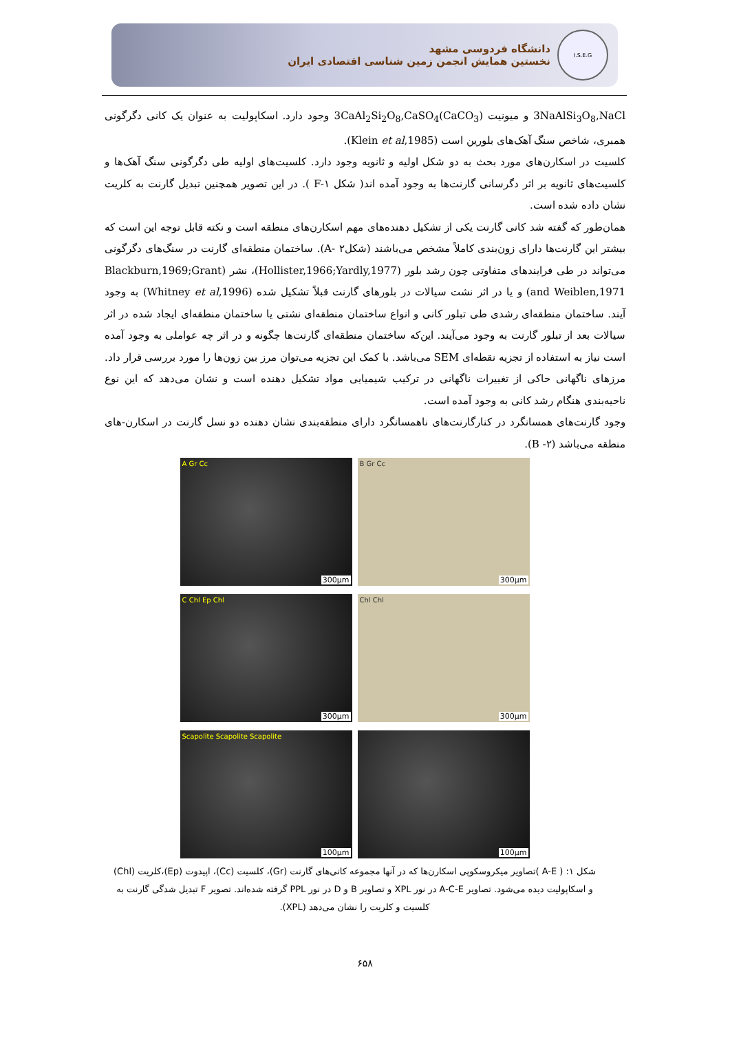دانشگاه فردوسی مشهد
نخستین همایش انجمن زمین شناسی اقتصادی ایران
I.S.E.G
3NaAlSi<sub>3</sub>O<sub>8</sub>,NaCl و میونیت 3CaAl<sub>2</sub>Si<sub>2</sub>O<sub>8</sub>,CaSO<sub>4</sub>(CaCO<sub>3</sub>) وجود دارد. اسکاپولیت به عنوان یک کانی دگرگونی همبری، شاخص سنگ آهک‌های بلورین است (Klein et al,1985).
کلسیت در اسکارن‌های مورد بحث به دو شکل اولیه و ثانویه وجود دارد. کلسیت‌های اولیه طی دگرگونی سنگ آهک‌ها و کلسیت‌های ثانویه بر اثر دگرسانی گارنت‌ها به وجود آمده اند( شکل F-۱ ). در این تصویر همچنین تبدیل گارنت به کلریت نشان داده شده است.
همان‌طور که گفته شد کانی گارنت یکی از تشکیل دهنده‌های مهم اسکارن‌های منطقه است و نکته قابل توجه این است که بیشتر این گارنت‌ها دارای زون‌بندی کاملاً مشخص می‌باشند (شکلA- ۲). ساختمان منطقه‌ای گارنت در سنگ‌های دگرگونی می‌تواند در طی فرایندهای متفاوتی چون رشد بلور (Hollister,1966;Yardly,1977)، نشر (Blackburn,1969;Grant and Weiblen,1971) و یا در اثر نشت سیالات در بلورهای گارنت قبلاً تشکیل شده (Whitney et al,1996) به وجود آیند. ساختمان منطقه‌ای رشدی طی تبلور کانی و انواع ساختمان منطقه‌ای نشتی یا ساختمان منطقه‌ای ایجاد شده در اثر سیالات بعد از تبلور گارنت به وجود می‌آیند. این‌که ساختمان منطقه‌ای گارنت‌ها چگونه و در اثر چه عواملی به وجود آمده است نیاز به استفاده از تجزیه نقطه‌ای SEM می‌باشد. با کمک این تجزیه می‌توان مرز بین زون‌ها را مورد بررسی قرار داد. مرزهای ناگهانی حاکی از تغییرات ناگهانی در ترکیب شیمیایی مواد تشکیل دهنده است و نشان می‌دهد که این نوع ناحیه‌بندی هنگام رشد کانی به وجود آمده است.
وجود گارنت‌های همسانگرد در کنارگارنت‌های ناهمسانگرد دارای منطقه‌بندی نشان دهنده دو نسل گارنت در اسکارن-های منطقه می‌باشد (B -۲).
A Gr Cc
300µm
B Gr Cc
300µm
C Chl Ep Chl
300µm
Chl Chl
300µm
Scapolite Scapolite Scapolite
100µm
100µm
شکل ۱: ( A-E )تصاویر میکروسکوپی اسکارن‌ها که در آنها مجموعه کانی‌های گارنت (Gr)، کلسیت (Cc)، اپیدوت (Ep)،کلریت (Chl) و اسکاپولیت دیده می‌شود. تصاویر A-C-E در نور XPL و تصاویر B و D در نور PPL گرفته شده‌اند. تصویر F تبدیل شدگی گارنت به کلسیت و کلریت را نشان می‌دهد (XPL).
۶۵۸